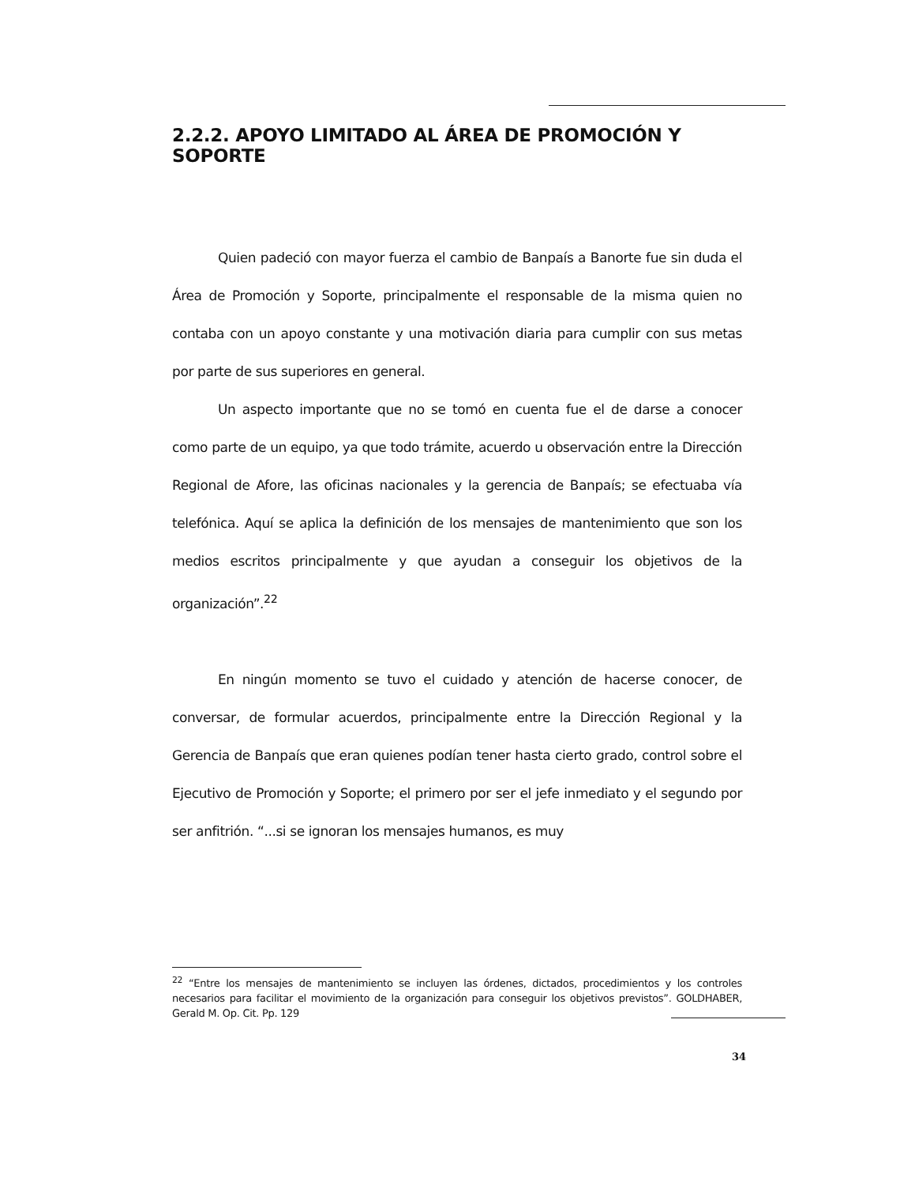2.2.2. APOYO LIMITADO AL ÁREA DE PROMOCIÓN Y SOPORTE
Quien padeció con mayor fuerza el cambio de Banpaís a Banorte fue sin duda el Área de Promoción y Soporte, principalmente el responsable de la misma quien no contaba con un apoyo constante y una motivación diaria para cumplir con sus metas por parte de sus superiores en general.
Un aspecto importante que no se tomó en cuenta fue el de darse a conocer como parte de un equipo, ya que todo trámite, acuerdo u observación entre la Dirección Regional de Afore, las oficinas nacionales y la gerencia de Banpaís; se efectuaba vía telefónica. Aquí se aplica la definición de los mensajes de mantenimiento que son los medios escritos principalmente y que ayudan a conseguir los objetivos de la organización”.<sup>22</sup>
En ningún momento se tuvo el cuidado y atención de hacerse conocer, de conversar, de formular acuerdos, principalmente entre la Dirección Regional y la Gerencia de Banpaís que eran quienes podían tener hasta cierto grado, control sobre el Ejecutivo de Promoción y Soporte; el primero por ser el jefe inmediato y el segundo por ser anfitrión. “...si se ignoran los mensajes humanos, es muy
<sup>22</sup> “Entre los mensajes de mantenimiento se incluyen las órdenes, dictados, procedimientos y los controles necesarios para facilitar el movimiento de la organización para conseguir los objetivos previstos”. GOLDHABER, Gerald M. Op. Cit. Pp. 129
34